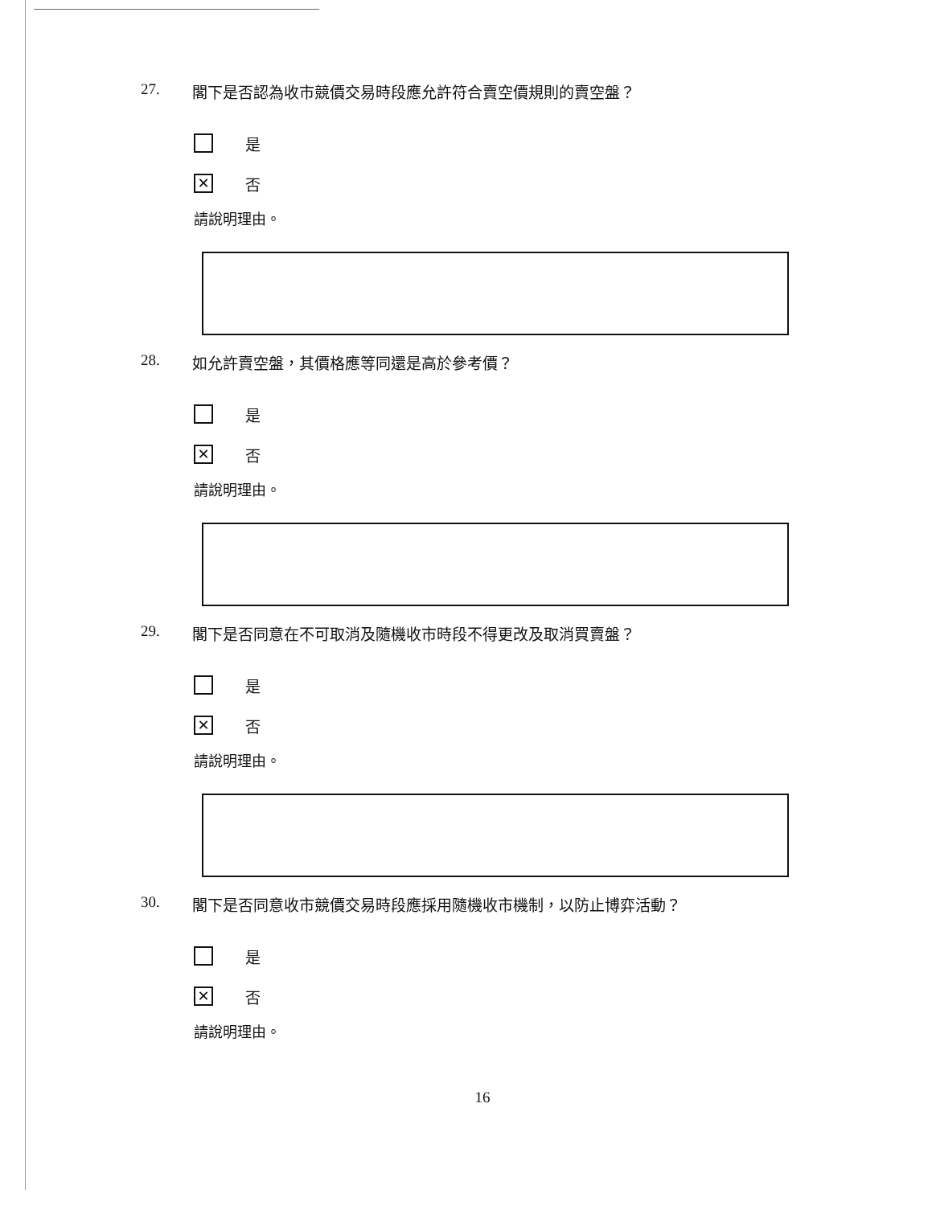27. 閣下是否認為收市競價交易時段應允許符合賣空價規則的賣空盤？
是
✕ 否
請說明理由。
28. 如允許賣空盤，其價格應等同還是高於參考價？
是
✕ 否
請說明理由。
29. 閣下是否同意在不可取消及隨機收市時段不得更改及取消買賣盤？
是
✕ 否
請說明理由。
30. 閣下是否同意收市競價交易時段應採用隨機收市機制，以防止博弈活動？
是
✕ 否
請說明理由。
16